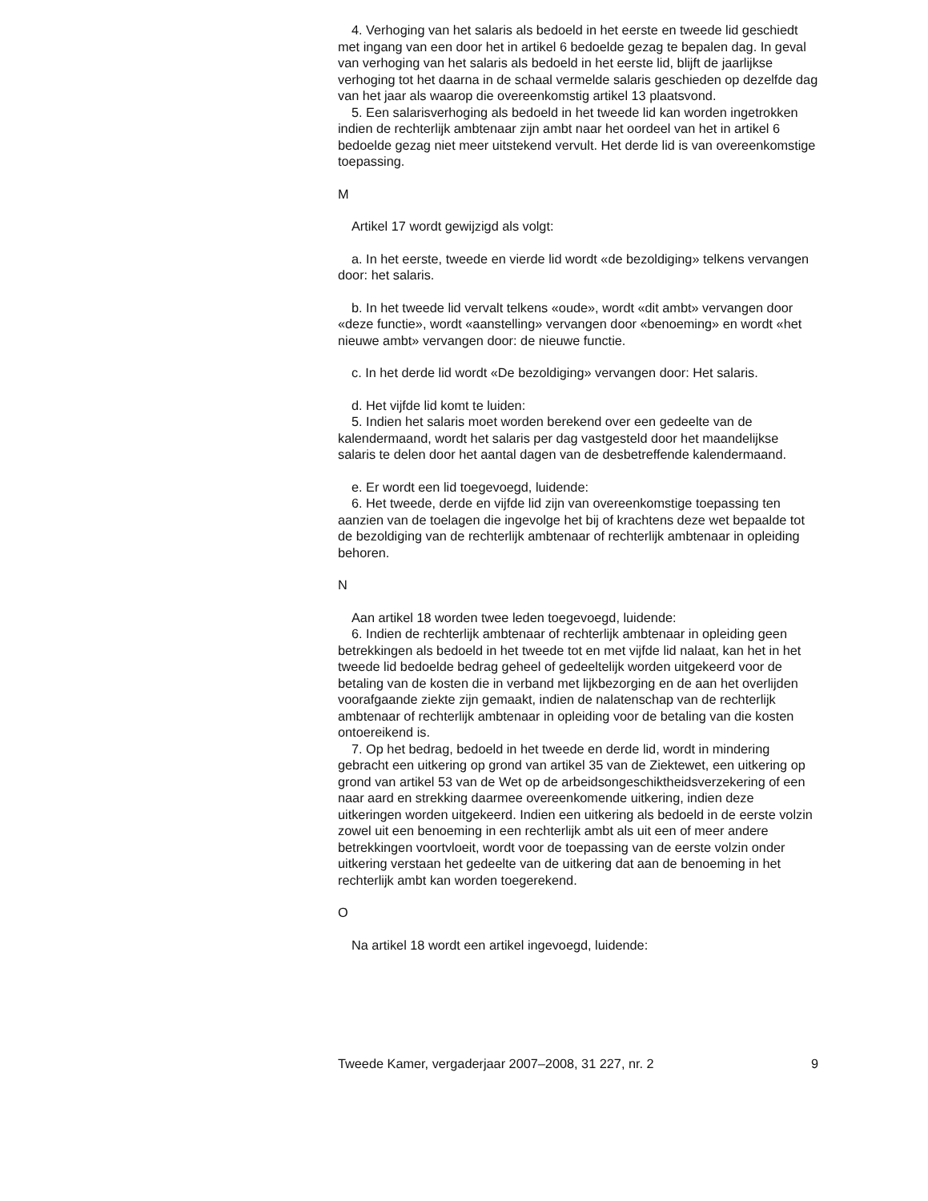4. Verhoging van het salaris als bedoeld in het eerste en tweede lid geschiedt met ingang van een door het in artikel 6 bedoelde gezag te bepalen dag. In geval van verhoging van het salaris als bedoeld in het eerste lid, blijft de jaarlijkse verhoging tot het daarna in de schaal vermelde salaris geschieden op dezelfde dag van het jaar als waarop die overeenkomstig artikel 13 plaatsvond.
5. Een salarisverhoging als bedoeld in het tweede lid kan worden ingetrokken indien de rechterlijk ambtenaar zijn ambt naar het oordeel van het in artikel 6 bedoelde gezag niet meer uitstekend vervult. Het derde lid is van overeenkomstige toepassing.
M
Artikel 17 wordt gewijzigd als volgt:
a. In het eerste, tweede en vierde lid wordt «de bezoldiging» telkens vervangen door: het salaris.
b. In het tweede lid vervalt telkens «oude», wordt «dit ambt» vervangen door «deze functie», wordt «aanstelling» vervangen door «benoeming» en wordt «het nieuwe ambt» vervangen door: de nieuwe functie.
c. In het derde lid wordt «De bezoldiging» vervangen door: Het salaris.
d. Het vijfde lid komt te luiden:
5. Indien het salaris moet worden berekend over een gedeelte van de kalendermaand, wordt het salaris per dag vastgesteld door het maandelijkse salaris te delen door het aantal dagen van de desbetreffende kalendermaand.
e. Er wordt een lid toegevoegd, luidende:
6. Het tweede, derde en vijfde lid zijn van overeenkomstige toepassing ten aanzien van de toelagen die ingevolge het bij of krachtens deze wet bepaalde tot de bezoldiging van de rechterlijk ambtenaar of rechterlijk ambtenaar in opleiding behoren.
N
Aan artikel 18 worden twee leden toegevoegd, luidende:
6. Indien de rechterlijk ambtenaar of rechterlijk ambtenaar in opleiding geen betrekkingen als bedoeld in het tweede tot en met vijfde lid nalaat, kan het in het tweede lid bedoelde bedrag geheel of gedeeltelijk worden uitgekeerd voor de betaling van de kosten die in verband met lijkbezorging en de aan het overlijden voorafgaande ziekte zijn gemaakt, indien de nalatenschap van de rechterlijk ambtenaar of rechterlijk ambtenaar in opleiding voor de betaling van die kosten ontoereikend is.
7. Op het bedrag, bedoeld in het tweede en derde lid, wordt in mindering gebracht een uitkering op grond van artikel 35 van de Ziektewet, een uitkering op grond van artikel 53 van de Wet op de arbeidsongeschiktheidsverzekering of een naar aard en strekking daarmee overeenkomende uitkering, indien deze uitkeringen worden uitgekeerd. Indien een uitkering als bedoeld in de eerste volzin zowel uit een benoeming in een rechterlijk ambt als uit een of meer andere betrekkingen voortvloeit, wordt voor de toepassing van de eerste volzin onder uitkering verstaan het gedeelte van de uitkering dat aan de benoeming in het rechterlijk ambt kan worden toegerekend.
O
Na artikel 18 wordt een artikel ingevoegd, luidende:
Tweede Kamer, vergaderjaar 2007–2008, 31 227, nr. 2 9